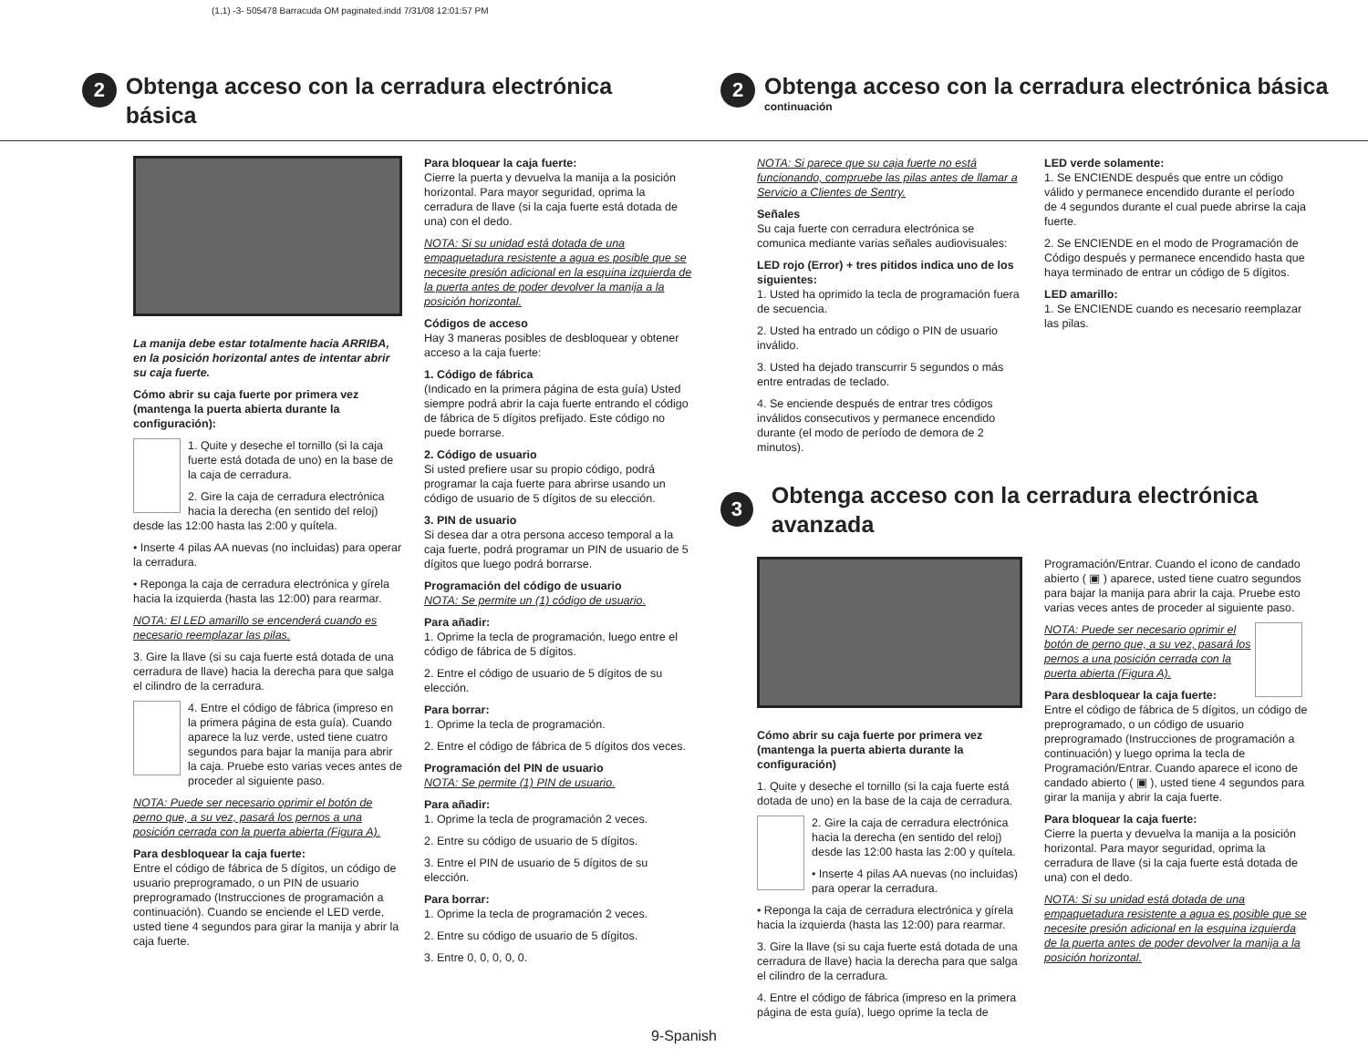(1,1) -3- 505478 Barracuda OM paginated.indd 7/31/08 12:01:57 PM
2
Obtenga acceso con la cerradura electrónica básica
2
Obtenga acceso con la cerradura electrónica básica
continuación
La manija debe estar totalmente hacia ARRIBA, en la posición horizontal antes de intentar abrir su caja fuerte.
Cómo abrir su caja fuerte por primera vez (mantenga la puerta abierta durante la configuración):
1. Quite y deseche el tornillo (si la caja fuerte está dotada de uno) en la base de la caja de cerradura.
2. Gire la caja de cerradura electrónica hacia la derecha (en sentido del reloj) desde las 12:00 hasta las 2:00 y quítela.
• Inserte 4 pilas AA nuevas (no incluidas) para operar la cerradura.
• Reponga la caja de cerradura electrónica y gírela hacia la izquierda (hasta las 12:00) para rearmar.
NOTA: El LED amarillo se encenderá cuando es necesario reemplazar las pilas.
3. Gire la llave (si su caja fuerte está dotada de una cerradura de llave) hacia la derecha para que salga el cilindro de la cerradura.
4. Entre el código de fábrica (impreso en la primera página de esta guía). Cuando aparece la luz verde, usted tiene cuatro segundos para bajar la manija para abrir la caja. Pruebe esto varias veces antes de proceder al siguiente paso.
NOTA: Puede ser necesario oprimir el botón de perno que, a su vez, pasará los pernos a una posición cerrada con la puerta abierta (Figura A).
Para desbloquear la caja fuerte:
Entre el código de fábrica de 5 dígitos, un código de usuario preprogramado, o un PIN de usuario preprogramado (Instrucciones de programación a continuación). Cuando se enciende el LED verde, usted tiene 4 segundos para girar la manija y abrir la caja fuerte.
Para bloquear la caja fuerte:
Cierre la puerta y devuelva la manija a la posición horizontal. Para mayor seguridad, oprima la cerradura de llave (si la caja fuerte está dotada de una) con el dedo.
NOTA: Si su unidad está dotada de una empaquetadura resistente a agua es posible que se necesite presión adicional en la esquina izquierda de la puerta antes de poder devolver la manija a la posición horizontal.
Códigos de acceso
Hay 3 maneras posibles de desbloquear y obtener acceso a la caja fuerte:
1. Código de fábrica
(Indicado en la primera página de esta guía) Usted siempre podrá abrir la caja fuerte entrando el código de fábrica de 5 dígitos prefijado. Este código no puede borrarse.
2. Código de usuario
Si usted prefiere usar su propio código, podrá programar la caja fuerte para abrirse usando un código de usuario de 5 dígitos de su elección.
3. PIN de usuario
Si desea dar a otra persona acceso temporal a la caja fuerte, podrá programar un PIN de usuario de 5 dígitos que luego podrá borrarse.
Programación del código de usuario
NOTA: Se permite un (1) código de usuario.
Para añadir:
1. Oprime la tecla de programación, luego entre el código de fábrica de 5 dígitos.
2. Entre el código de usuario de 5 dígitos de su elección.
Para borrar:
1. Oprime la tecla de programación.
2. Entre el código de fábrica de 5 dígitos dos veces.
Programación del PIN de usuario
NOTA: Se permite (1) PIN de usuario.
Para añadir:
1. Oprime la tecla de programación 2 veces.
2. Entre su código de usuario de 5 dígitos.
3. Entre el PIN de usuario de 5 dígitos de su elección.
Para borrar:
1. Oprime la tecla de programación 2 veces.
2. Entre su código de usuario de 5 dígitos.
3. Entre 0, 0, 0, 0, 0.
NOTA: Si parece que su caja fuerte no está funcionando, compruebe las pilas antes de llamar a Servicio a Clientes de Sentry.
Señales
Su caja fuerte con cerradura electrónica se comunica mediante varias señales audiovisuales:
LED rojo (Error) + tres pitidos indica uno de los siguientes:
1. Usted ha oprimido la tecla de programación fuera de secuencia.
2. Usted ha entrado un código o PIN de usuario inválido.
3. Usted ha dejado transcurrir 5 segundos o más entre entradas de teclado.
4. Se enciende después de entrar tres códigos inválidos consecutivos y permanece encendido durante (el modo de período de demora de 2 minutos).
LED verde solamente:
1. Se ENCIENDE después que entre un código válido y permanece encendido durante el período de 4 segundos durante el cual puede abrirse la caja fuerte.
2. Se ENCIENDE en el modo de Programación de Código después y permanece encendido hasta que haya terminado de entrar un código de 5 dígitos.
LED amarillo:
1. Se ENCIENDE cuando es necesario reemplazar las pilas.
3
Obtenga acceso con la cerradura electrónica avanzada
Cómo abrir su caja fuerte por primera vez (mantenga la puerta abierta durante la configuración)
1. Quite y deseche el tornillo (si la caja fuerte está dotada de uno) en la base de la caja de cerradura.
2. Gire la caja de cerradura electrónica hacia la derecha (en sentido del reloj) desde las 12:00 hasta las 2:00 y quítela.
• Inserte 4 pilas AA nuevas (no incluidas) para operar la cerradura.
• Reponga la caja de cerradura electrónica y gírela hacia la izquierda (hasta las 12:00) para rearmar.
3. Gire la llave (si su caja fuerte está dotada de una cerradura de llave) hacia la derecha para que salga el cilindro de la cerradura.
4. Entre el código de fábrica (impreso en la primera página de esta guía), luego oprime la tecla de
Programación/Entrar. Cuando el icono de candado abierto ( ▣ ) aparece, usted tiene cuatro segundos para bajar la manija para abrir la caja. Pruebe esto varias veces antes de proceder al siguiente paso.
NOTA: Puede ser necesario oprimir el botón de perno que, a su vez, pasará los pernos a una posición cerrada con la puerta abierta (Figura A).
Para desbloquear la caja fuerte:
Entre el código de fábrica de 5 dígitos, un código de preprogramado, o un código de usuario preprogramado (Instrucciones de programación a continuación) y luego oprima la tecla de Programación/Entrar. Cuando aparece el icono de candado abierto ( ▣ ), usted tiene 4 segundos para girar la manija y abrir la caja fuerte.
Para bloquear la caja fuerte:
Cierre la puerta y devuelva la manija a la posición horizontal. Para mayor seguridad, oprima la cerradura de llave (si la caja fuerte está dotada de una) con el dedo.
NOTA: Si su unidad está dotada de una empaquetadura resistente a agua es posible que se necesite presión adicional en la esquina izquierda de la puerta antes de poder devolver la manija a la posición horizontal.
9-Spanish